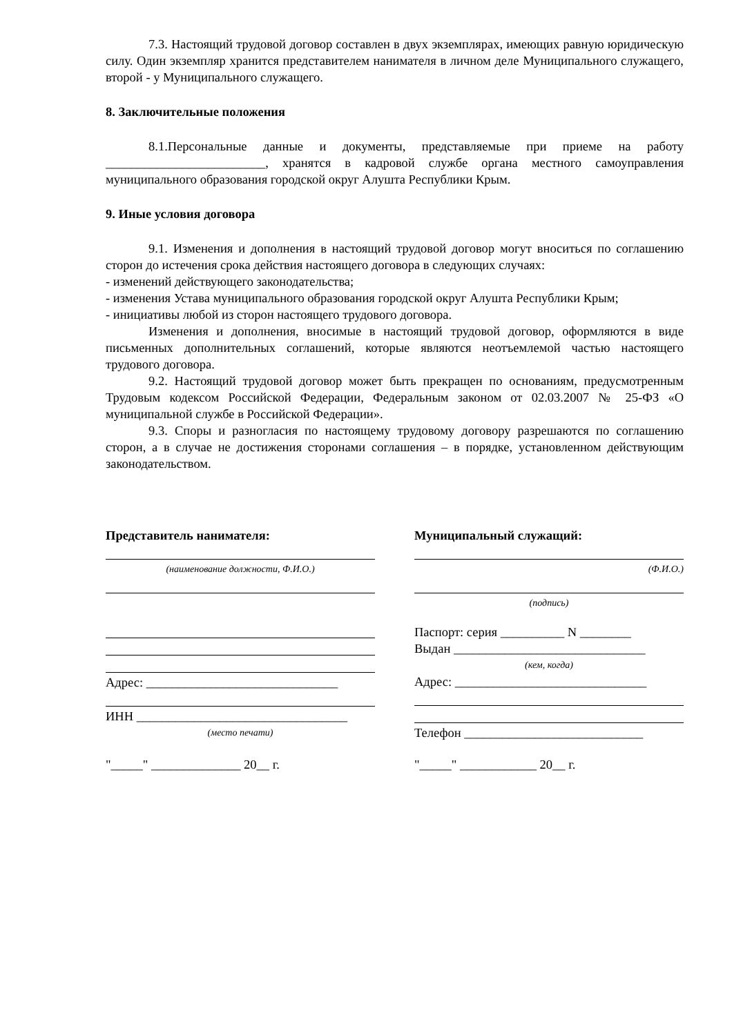7.3. Настоящий трудовой договор составлен в двух экземплярах, имеющих равную юридическую силу. Один экземпляр хранится представителем нанимателя в личном деле Муниципального служащего, второй - у Муниципального служащего.
8. Заключительные положения
8.1.Персональные данные и документы, представляемые при приеме на работу _________________________, хранятся в кадровой службе органа местного самоуправления муниципального образования городской округ Алушта Республики Крым.
9. Иные условия договора
9.1. Изменения и дополнения в настоящий трудовой договор могут вноситься по соглашению сторон до истечения срока действия настоящего договора в следующих случаях:
- изменений действующего законодательства;
- изменения Устава муниципального образования городской округ Алушта Республики Крым;
- инициативы любой из сторон настоящего трудового договора.
Изменения и дополнения, вносимые в настоящий трудовой договор, оформляются в виде письменных дополнительных соглашений, которые являются неотъемлемой частью настоящего трудового договора.
9.2. Настоящий трудовой договор может быть прекращен по основаниям, предусмотренным Трудовым кодексом Российской Федерации, Федеральным законом от 02.03.2007 № 25-ФЗ «О муниципальной службе в Российской Федерации».
9.3. Споры и разногласия по настоящему трудовому договору разрешаются по соглашению сторон, а в случае не достижения сторонами соглашения – в порядке, установленном действующим законодательством.
Представитель нанимателя:
(наименование должности, Ф.И.О.)
Адрес: ______________________________
ИНН _________________________________
(место печати)
"_____" ______________ 20__ г.
Муниципальный служащий:
(Ф.И.О.)
(подпись)
Паспорт: серия __________ N ________
Выдан ______________________________
(кем, когда)
Адрес: ______________________________
Телефон ____________________________
"_____" ____________ 20__ г.